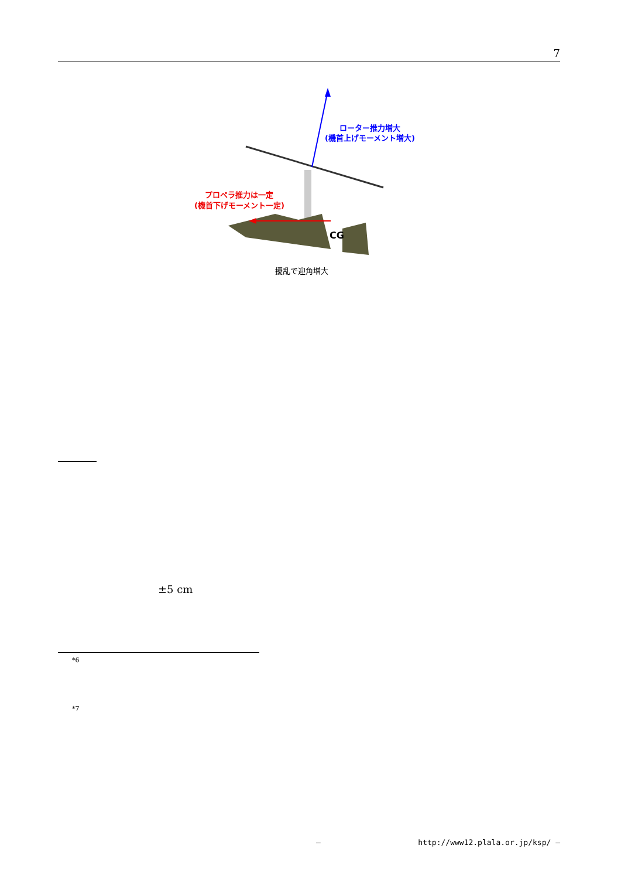7
CG
ローター推力増大
(機首上げモーメント増大)
プロペラ推力は一定
(機首下げモーメント一定)
擾乱で迎角増大
±5 cm
*6
*7
— http://www12.plala.or.jp/ksp/ —